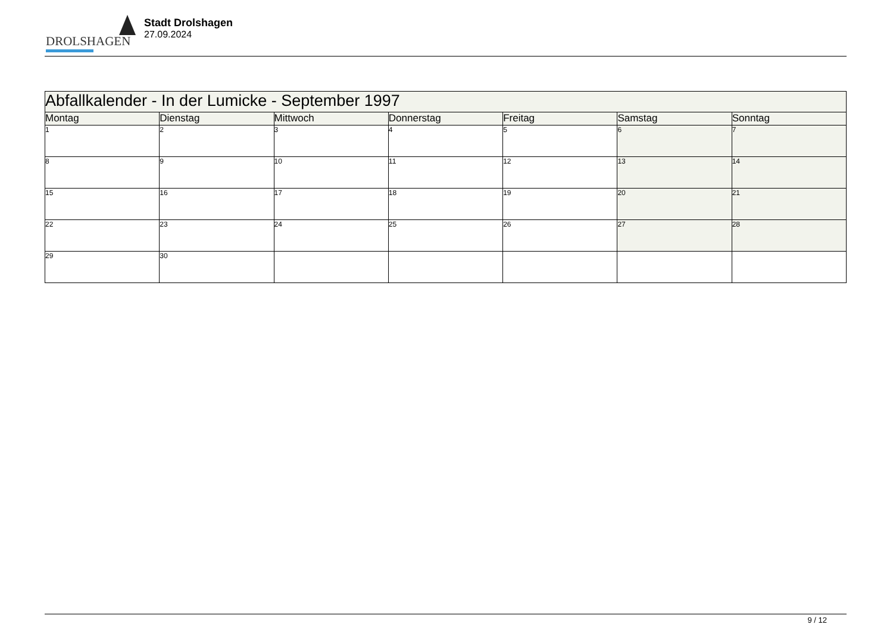DROLSHAGEN
Stadt Drolshagen
27.09.2024
| Abfallkalender - In der Lumicke - September 1997 | | | | | | |
| --- | --- | --- | --- | --- | --- | --- |
| Montag | Dienstag | Mittwoch | Donnerstag | Freitag | Samstag | Sonntag |
| 1 | 2 | 3 | 4 | 5 | 6 | 7 |
| 8 | 9 | 10 | 11 | 12 | 13 | 14 |
| 15 | 16 | 17 | 18 | 19 | 20 | 21 |
| 22 | 23 | 24 | 25 | 26 | 27 | 28 |
| 29 | 30 | | | | | |
9 / 12